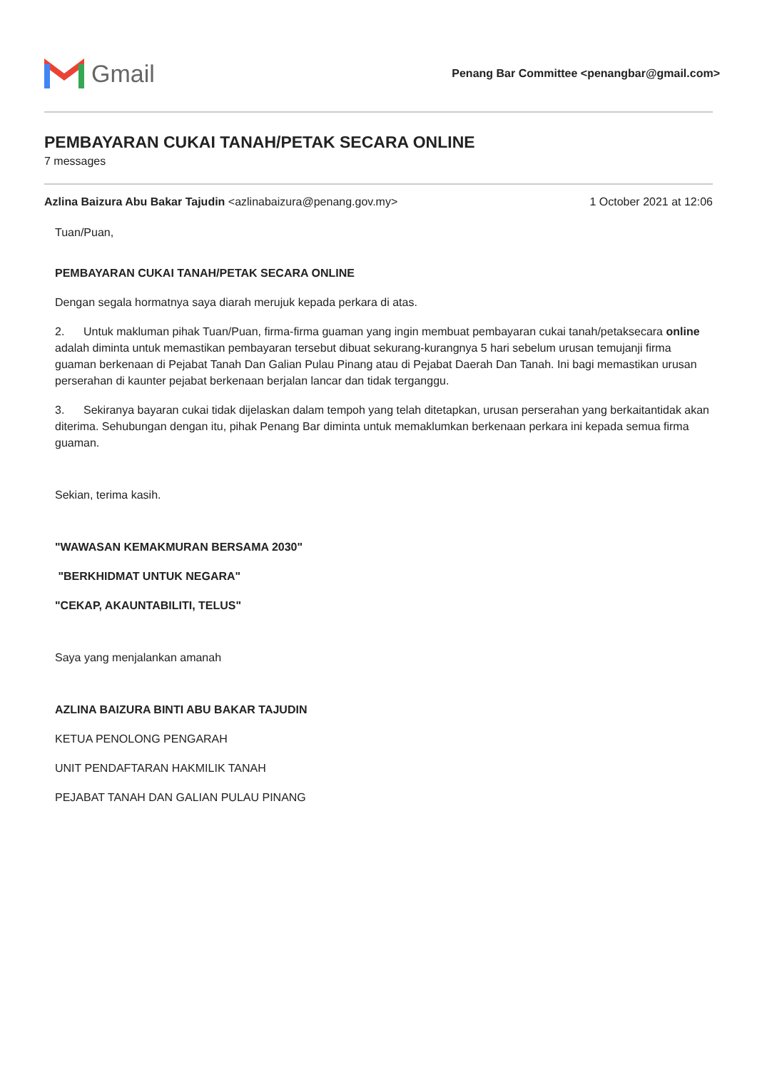Gmail
Penang Bar Committee <penangbar@gmail.com>
PEMBAYARAN CUKAI TANAH/PETAK SECARA ONLINE
7 messages
Azlina Baizura Abu Bakar Tajudin <azlinabaizura@penang.gov.my>
1 October 2021 at 12:06
Tuan/Puan,
PEMBAYARAN CUKAI TANAH/PETAK SECARA ONLINE
Dengan segala hormatnya saya diarah merujuk kepada perkara di atas.
2. Untuk makluman pihak Tuan/Puan, firma-firma guaman yang ingin membuat pembayaran cukai tanah/petaksecara online adalah diminta untuk memastikan pembayaran tersebut dibuat sekurang-kurangnya 5 hari sebelum urusan temujanji firma guaman berkenaan di Pejabat Tanah Dan Galian Pulau Pinang atau di Pejabat Daerah Dan Tanah. Ini bagi memastikan urusan perserahan di kaunter pejabat berkenaan berjalan lancar dan tidak terganggu.
3. Sekiranya bayaran cukai tidak dijelaskan dalam tempoh yang telah ditetapkan, urusan perserahan yang berkaitantidak akan diterima. Sehubungan dengan itu, pihak Penang Bar diminta untuk memaklumkan berkenaan perkara ini kepada semua firma guaman.
Sekian, terima kasih.
"WAWASAN KEMAKMURAN BERSAMA 2030"
"BERKHIDMAT UNTUK NEGARA"
"CEKAP, AKAUNTABILITI, TELUS"
Saya yang menjalankan amanah
AZLINA BAIZURA BINTI ABU BAKAR TAJUDIN
KETUA PENOLONG PENGARAH
UNIT PENDAFTARAN HAKMILIK TANAH
PEJABAT TANAH DAN GALIAN PULAU PINANG